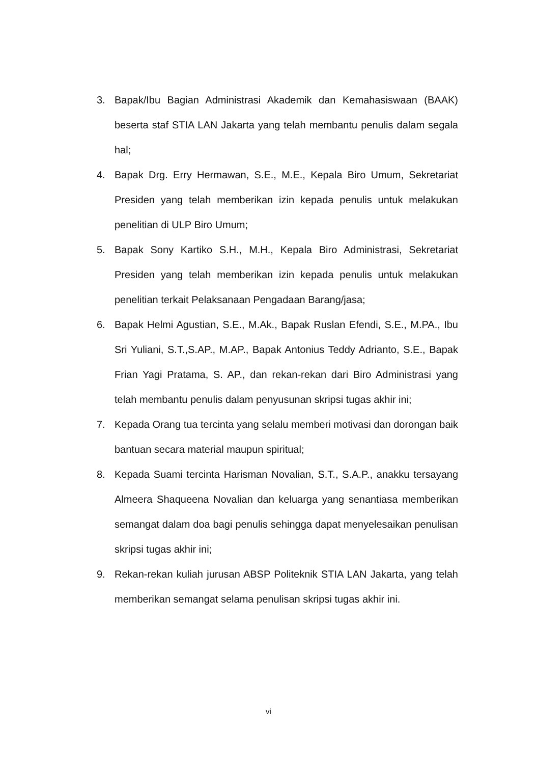3. Bapak/Ibu Bagian Administrasi Akademik dan Kemahasiswaan (BAAK) beserta staf STIA LAN Jakarta yang telah membantu penulis dalam segala hal;
4. Bapak Drg. Erry Hermawan, S.E., M.E., Kepala Biro Umum, Sekretariat Presiden yang telah memberikan izin kepada penulis untuk melakukan penelitian di ULP Biro Umum;
5. Bapak Sony Kartiko S.H., M.H., Kepala Biro Administrasi, Sekretariat Presiden yang telah memberikan izin kepada penulis untuk melakukan penelitian terkait Pelaksanaan Pengadaan Barang/jasa;
6. Bapak Helmi Agustian, S.E., M.Ak., Bapak Ruslan Efendi, S.E., M.PA., Ibu Sri Yuliani, S.T.,S.AP., M.AP., Bapak Antonius Teddy Adrianto, S.E., Bapak Frian Yagi Pratama, S. AP., dan rekan-rekan dari Biro Administrasi yang telah membantu penulis dalam penyusunan skripsi tugas akhir ini;
7. Kepada Orang tua tercinta yang selalu memberi motivasi dan dorongan baik bantuan secara material maupun spiritual;
8. Kepada Suami tercinta Harisman Novalian, S.T., S.A.P., anakku tersayang Almeera Shaqueena Novalian dan keluarga yang senantiasa memberikan semangat dalam doa bagi penulis sehingga dapat menyelesaikan penulisan skripsi tugas akhir ini;
9. Rekan-rekan kuliah jurusan ABSP Politeknik STIA LAN Jakarta, yang telah memberikan semangat selama penulisan skripsi tugas akhir ini.
vi